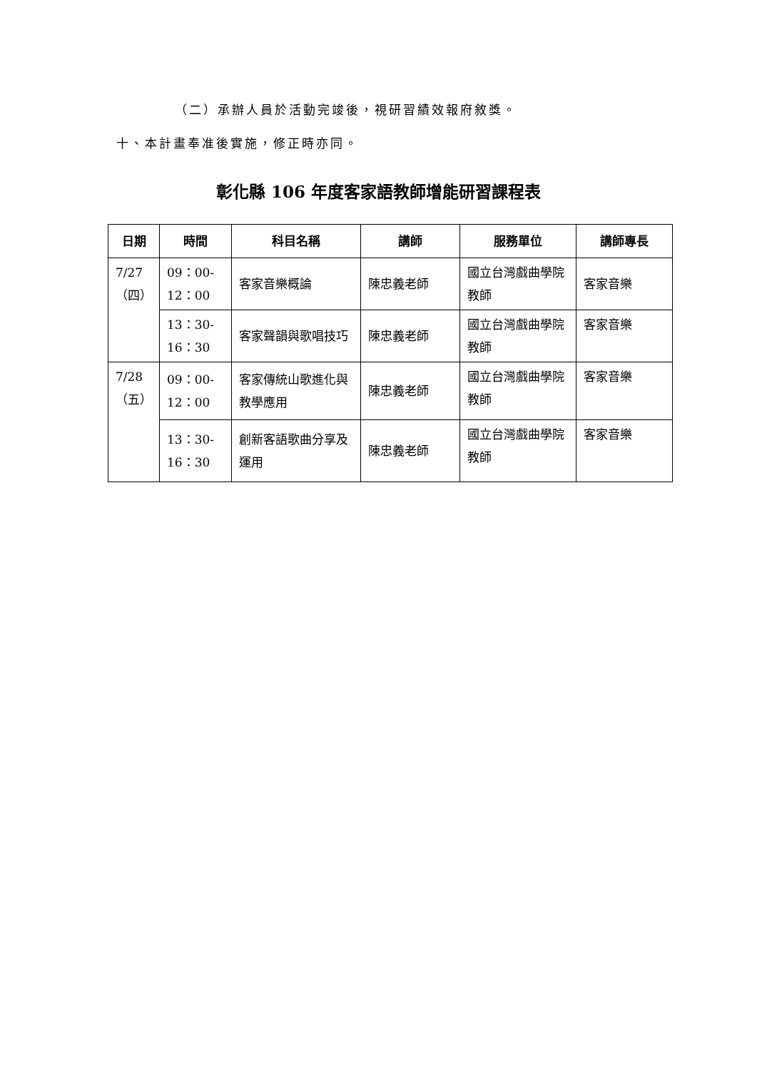（二）承辦人員於活動完竣後，視研習績效報府敘獎。
十、本計畫奉准後實施，修正時亦同。
彰化縣 106 年度客家語教師增能研習課程表
| 日期 | 時間 | 科目名稱 | 講師 | 服務單位 | 講師專長 |
| --- | --- | --- | --- | --- | --- |
| 7/27 （四） | 09：00- 12：00 | 客家音樂概論 | 陳忠義老師 | 國立台灣戲曲學院教師 | 客家音樂 |
| | 13：30- 16：30 | 客家聲韻與歌唱技巧 | 陳忠義老師 | 國立台灣戲曲學院教師 | 客家音樂 |
| 7/28 （五） | 09：00- 12：00 | 客家傳統山歌進化與教學應用 | 陳忠義老師 | 國立台灣戲曲學院教師 | 客家音樂 |
| | 13：30- 16：30 | 創新客語歌曲分享及運用 | 陳忠義老師 | 國立台灣戲曲學院教師 | 客家音樂 |